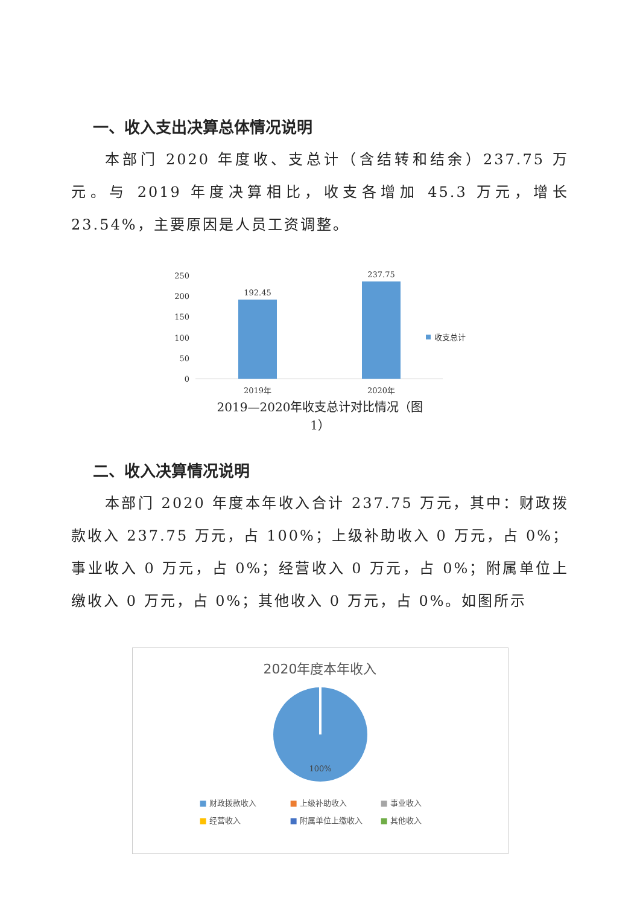一、收入支出决算总体情况说明
本部门 2020 年度收、支总计（含结转和结余）237.75 万元。与 2019 年度决算相比，收支各增加 45.3 万元，增长 23.54%，主要原因是人员工资调整。
250
200
150
100
50
0
192.45
237.75
2019年
2020年
收支总计
2019—2020年收支总计对比情况（图
1）
二、收入决算情况说明
本部门 2020 年度本年收入合计 237.75 万元，其中：财政拨款收入 237.75 万元，占 100%；上级补助收入 0 万元，占 0%；事业收入 0 万元，占 0%；经营收入 0 万元，占 0%；附属单位上缴收入 0 万元，占 0%；其他收入 0 万元，占 0%。如图所示
2020年度本年收入
100%
■ 财政拨款收入 ■ 上级补助收入 ■ 事业收入 ■ 经营收入 ■ 附属单位上缴收入 ■ 其他收入